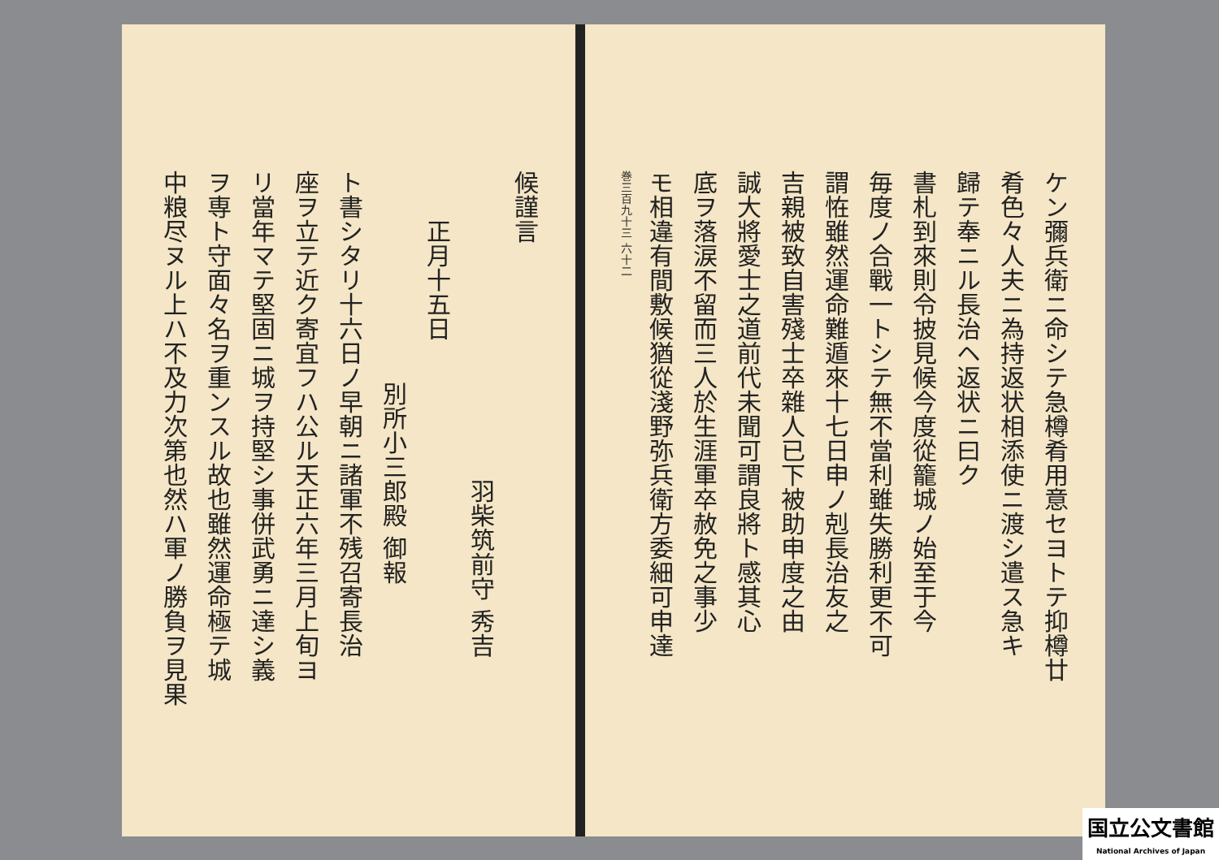中粮尽ヌル上ハ不及力次第也然ハ軍ノ勝負ヲ見果
ヲ専ト守面々名ヲ重ンスル故也雖然運命極テ城
リ當年マテ堅固ニ城ヲ持堅シ事併武勇ニ達シ義
座ヲ立テ近ク寄宜フハ公ル天正六年三月上旬ヨ
ト書シタリ十六日ノ早朝ニ諸軍不残召寄長治
別所小三郎殿 御報
正月十五日
羽柴筑前守 秀吉
候謹言
ケン彌兵衛ニ命シテ急樽肴用意セヨトテ抑樽廿
肴色々人夫ニ為持返状相添使ニ渡シ遣ス急キ
歸テ奉ニル長治ヘ返状ニ曰ク
書札到來則令披見候今度從籠城ノ始至于今
毎度ノ合戰一トシテ無不當利雖失勝利更不可
謂恠雖然運命難遁來十七日申ノ剋長治友之
吉親被致自害殘士卒雜人已下被助申度之由
誠大將愛士之道前代未聞可謂良將ト感其心
底ヲ落涙不留而三人於生涯軍卒赦免之事少
モ相違有間敷候猶從淺野弥兵衛方委細可申達
巻三百九十三 六十二
国立公文書館
National Archives of Japan